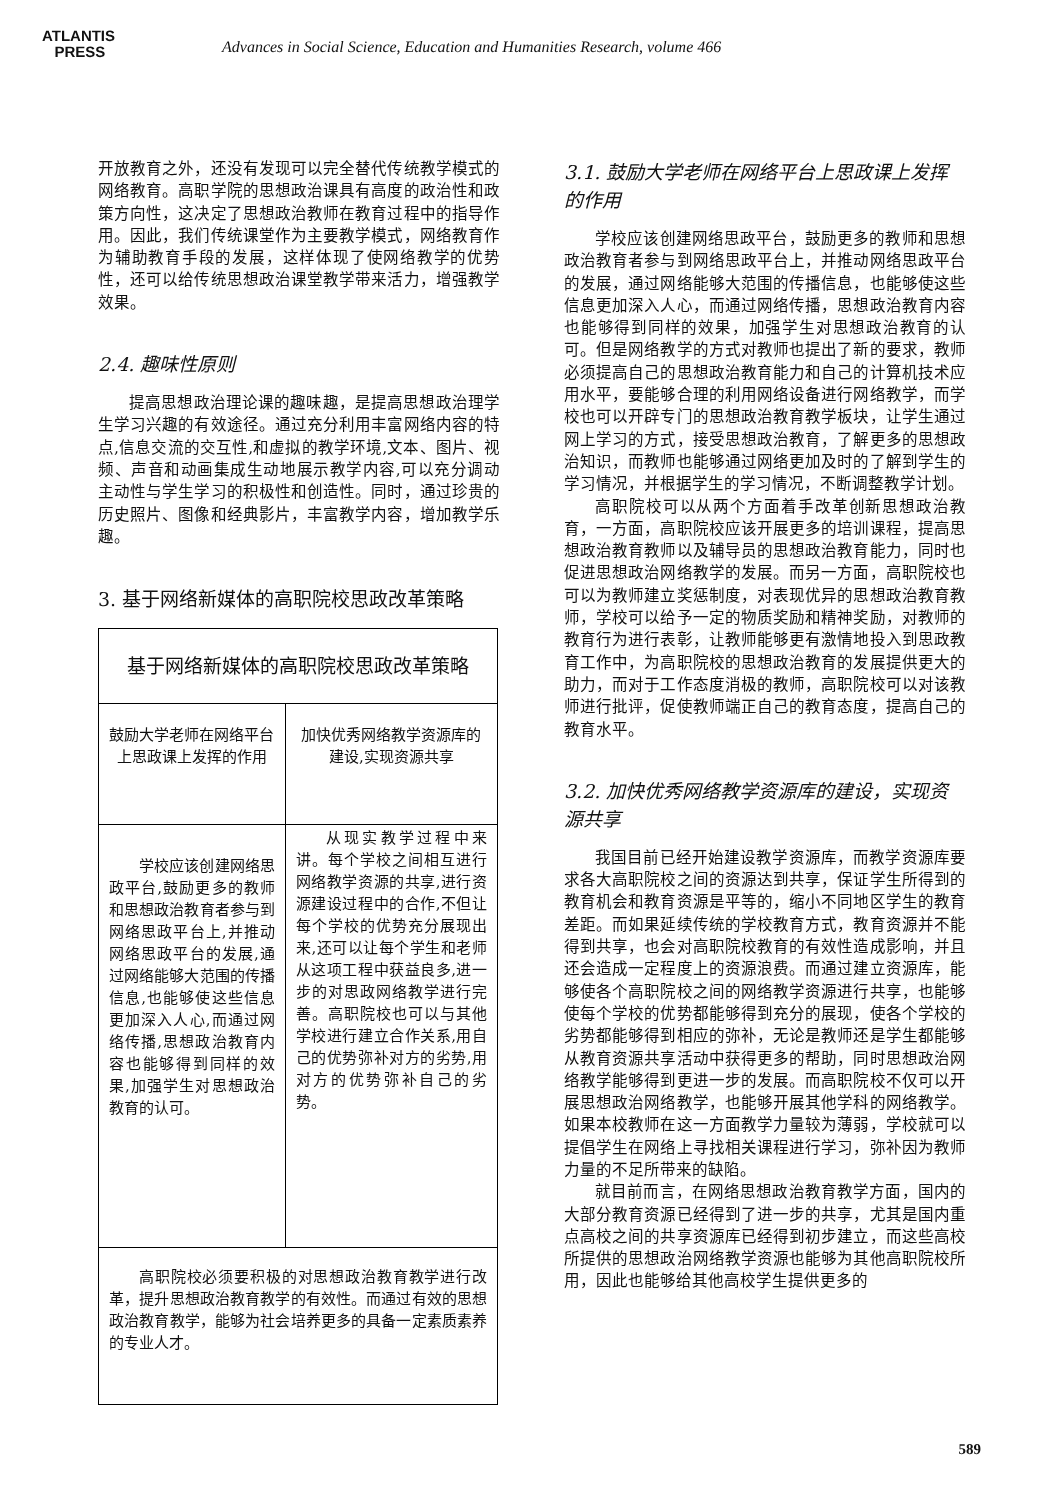ATLANTIS
PRESS
Advances in Social Science, Education and Humanities Research, volume 466
开放教育之外，还没有发现可以完全替代传统教学模式的网络教育。高职学院的思想政治课具有高度的政治性和政策方向性，这决定了思想政治教师在教育过程中的指导作用。因此，我们传统课堂作为主要教学模式，网络教育作为辅助教育手段的发展，这样体现了使网络教学的优势性，还可以给传统思想政治课堂教学带来活力，增强教学效果。
2.4. 趣味性原则
提高思想政治理论课的趣味趣，是提高思想政治理学生学习兴趣的有效途径。通过充分利用丰富网络内容的特点,信息交流的交互性,和虚拟的教学环境,文本、图片、视频、声音和动画集成生动地展示教学内容,可以充分调动主动性与学生学习的积极性和创造性。同时，通过珍贵的历史照片、图像和经典影片，丰富教学内容，增加教学乐趣。
3. 基于网络新媒体的高职院校思政改革策略
| 基于网络新媒体的高职院校思政改革策略 | |
| 鼓励大学老师在网络平台上思政课上发挥的作用 | 加快优秀网络教学资源库的建设,实现资源共享 |
| 学校应该创建网络思政平台,鼓励更多的教师和思想政治教育者参与到网络思政平台上,并推动网络思政平台的发展,通过网络能够大范围的传播信息,也能够使这些信息更加深入人心,而通过网络传播,思想政治教育内容也能够得到同样的效果,加强学生对思想政治教育的认可。 | 从现实教学过程中来讲。每个学校之间相互进行网络教学资源的共享,进行资源建设过程中的合作,不但让每个学校的优势充分展现出来,还可以让每个学生和老师从这项工程中获益良多,进一步的对思政网络教学进行完善。高职院校也可以与其他学校进行建立合作关系,用自己的优势弥补对方的劣势,用对方的优势弥补自己的劣势。 |
| 高职院校必须要积极的对思想政治教育教学进行改革，提升思想政治教育教学的有效性。而通过有效的思想政治教育教学，能够为社会培养更多的具备一定素质素养的专业人才。 | |
3.1. 鼓励大学老师在网络平台上思政课上发挥的作用
学校应该创建网络思政平台，鼓励更多的教师和思想政治教育者参与到网络思政平台上，并推动网络思政平台的发展，通过网络能够大范围的传播信息，也能够使这些信息更加深入人心，而通过网络传播，思想政治教育内容也能够得到同样的效果，加强学生对思想政治教育的认可。但是网络教学的方式对教师也提出了新的要求，教师必须提高自己的思想政治教育能力和自己的计算机技术应用水平，要能够合理的利用网络设备进行网络教学，而学校也可以开辟专门的思想政治教育教学板块，让学生通过网上学习的方式，接受思想政治教育，了解更多的思想政治知识，而教师也能够通过网络更加及时的了解到学生的学习情况，并根据学生的学习情况，不断调整教学计划。
高职院校可以从两个方面着手改革创新思想政治教育，一方面，高职院校应该开展更多的培训课程，提高思想政治教育教师以及辅导员的思想政治教育能力，同时也促进思想政治网络教学的发展。而另一方面，高职院校也可以为教师建立奖惩制度，对表现优异的思想政治教育教师，学校可以给予一定的物质奖励和精神奖励，对教师的教育行为进行表彰，让教师能够更有激情地投入到思政教育工作中，为高职院校的思想政治教育的发展提供更大的助力，而对于工作态度消极的教师，高职院校可以对该教师进行批评，促使教师端正自己的教育态度，提高自己的教育水平。
3.2. 加快优秀网络教学资源库的建设，实现资源共享
我国目前已经开始建设教学资源库，而教学资源库要求各大高职院校之间的资源达到共享，保证学生所得到的教育机会和教育资源是平等的，缩小不同地区学生的教育差距。而如果延续传统的学校教育方式，教育资源并不能得到共享，也会对高职院校教育的有效性造成影响，并且还会造成一定程度上的资源浪费。而通过建立资源库，能够使各个高职院校之间的网络教学资源进行共享，也能够使每个学校的优势都能够得到充分的展现，使各个学校的劣势都能够得到相应的弥补，无论是教师还是学生都能够从教育资源共享活动中获得更多的帮助，同时思想政治网络教学能够得到更进一步的发展。而高职院校不仅可以开展思想政治网络教学，也能够开展其他学科的网络教学。如果本校教师在这一方面教学力量较为薄弱，学校就可以提倡学生在网络上寻找相关课程进行学习，弥补因为教师力量的不足所带来的缺陷。
就目前而言，在网络思想政治教育教学方面，国内的大部分教育资源已经得到了进一步的共享，尤其是国内重点高校之间的共享资源库已经得到初步建立，而这些高校所提供的思想政治网络教学资源也能够为其他高职院校所用，因此也能够给其他高校学生提供更多的
589